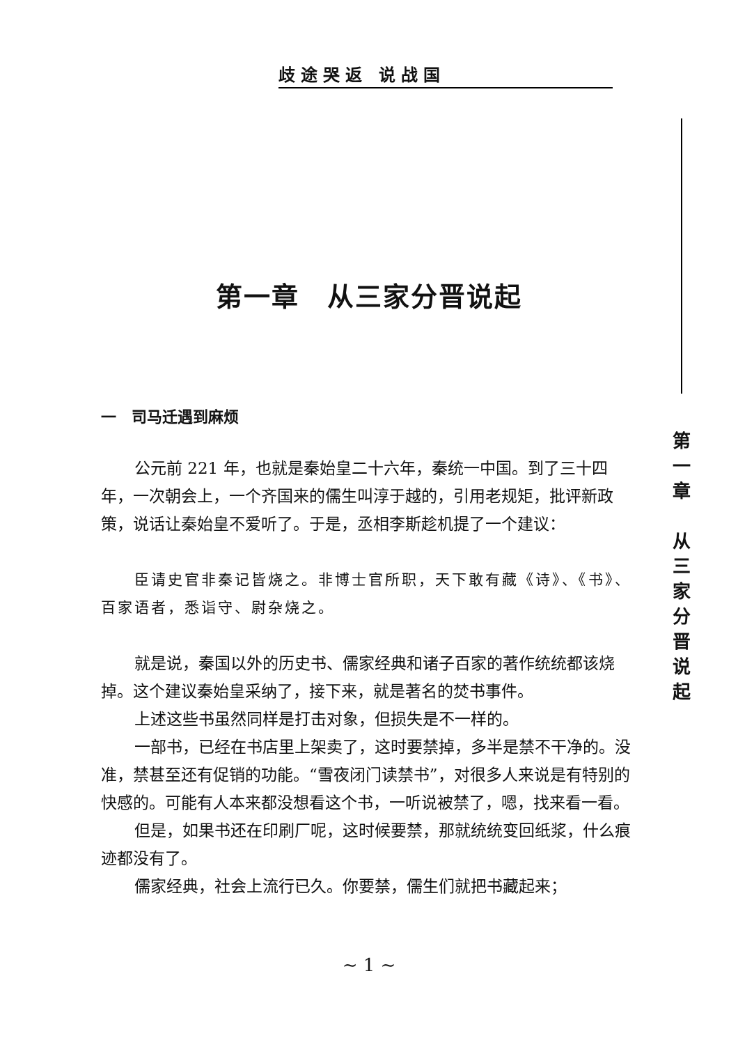歧途哭返 说战国
第一章　从三家分晋说起
一　司马迁遇到麻烦
公元前 221 年，也就是秦始皇二十六年，秦统一中国。到了三十四年，一次朝会上，一个齐国来的儒生叫淳于越的，引用老规矩，批评新政策，说话让秦始皇不爱听了。于是，丞相李斯趁机提了一个建议：
臣请史官非秦记皆烧之。非博士官所职，天下敢有藏《诗》、《书》、百家语者，悉诣守、尉杂烧之。
就是说，秦国以外的历史书、儒家经典和诸子百家的著作统统都该烧掉。这个建议秦始皇采纳了，接下来，就是著名的焚书事件。
上述这些书虽然同样是打击对象，但损失是不一样的。
一部书，已经在书店里上架卖了，这时要禁掉，多半是禁不干净的。没准，禁甚至还有促销的功能。“雪夜闭门读禁书”，对很多人来说是有特别的快感的。可能有人本来都没想看这个书，一听说被禁了，嗯，找来看一看。
但是，如果书还在印刷厂呢，这时候要禁，那就统统变回纸浆，什么痕迹都没有了。
儒家经典，社会上流行已久。你要禁，儒生们就把书藏起来；
第
一
章
从
三
家
分
晋
说
起
~ 1 ~